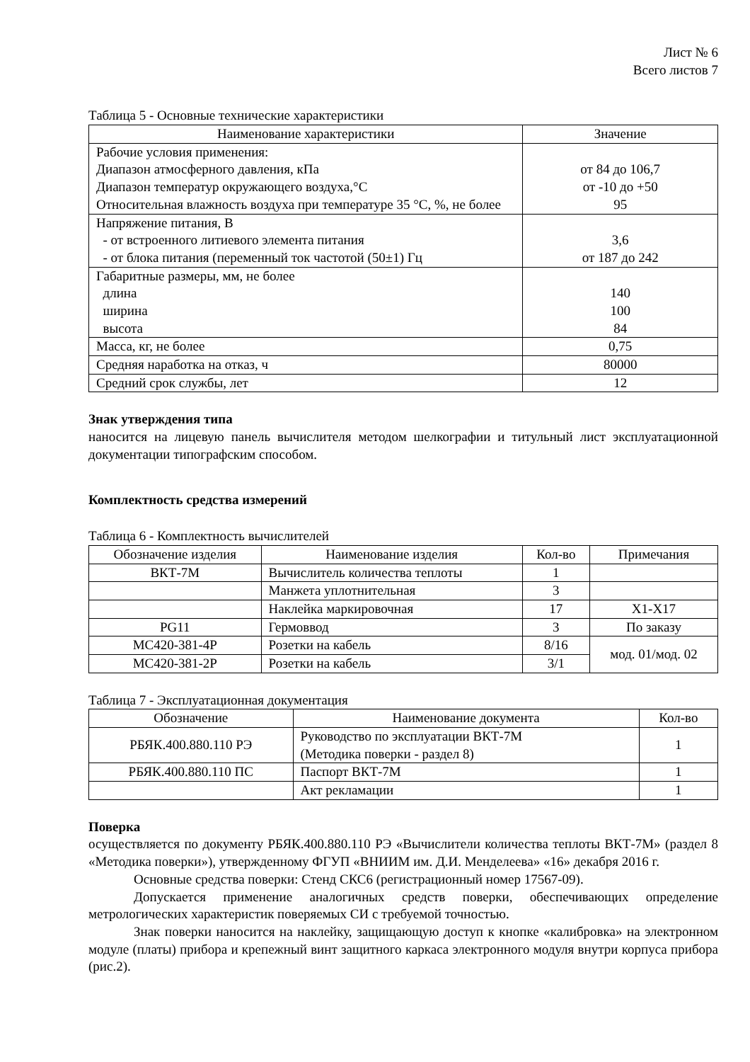Лист № 6
Всего листов 7
Таблица 5 - Основные технические характеристики
| Наименование характеристики | Значение |
| --- | --- |
| Рабочие условия применения: Диапазон атмосферного давления, кПа Диапазон температур окружающего воздуха,°С Относительная влажность воздуха при температуре 35 °С, %, не более | от 84 до 106,7 от -10 до +50 95 |
| Напряжение питания, В - от встроенного литиевого элемента питания - от блока питания (переменный ток частотой (50±1) Гц | 3,6 от 187 до 242 |
| Габаритные размеры, мм, не более длина ширина высота | 140 100 84 |
| Масса, кг, не более | 0,75 |
| Средняя наработка на отказ, ч | 80000 |
| Средний срок службы, лет | 12 |
Знак утверждения типа
наносится на лицевую панель вычислителя методом шелкографии и титульный лист эксплуатационной документации типографским способом.
Комплектность средства измерений
Таблица 6 - Комплектность вычислителей
| Обозначение изделия | Наименование изделия | Кол-во | Примечания |
| --- | --- | --- | --- |
| ВКТ-7М | Вычислитель количества теплоты | 1 | |
| | Манжета уплотнительная | 3 | |
| | Наклейка маркировочная | 17 | Х1-Х17 |
| PG11 | Гермоввод | 3 | По заказу |
| МС420-381-4Р | Розетки на кабель | 8/16 | мод. 01/мод. 02 |
| МС420-381-2Р | Розетки на кабель | 3/1 | |
Таблица 7 - Эксплуатационная документация
| Обозначение | Наименование документа | Кол-во |
| --- | --- | --- |
| РБЯК.400.880.110 РЭ | Руководство по эксплуатации ВКТ-7М (Методика поверки - раздел 8) | 1 |
| РБЯК.400.880.110 ПС | Паспорт ВКТ-7М | 1 |
| | Акт рекламации | 1 |
Поверка
осуществляется по документу РБЯК.400.880.110 РЭ «Вычислители количества теплоты ВКТ-7М» (раздел 8 «Методика поверки»), утвержденному ФГУП «ВНИИМ им. Д.И. Менделеева» «16» декабря 2016 г.
Основные средства поверки: Стенд СКС6 (регистрационный номер 17567-09).
Допускается применение аналогичных средств поверки, обеспечивающих определение метрологических характеристик поверяемых СИ с требуемой точностью.
Знак поверки наносится на наклейку, защищающую доступ к кнопке «калибровка» на электронном модуле (платы) прибора и крепежный винт защитного каркаса электронного модуля внутри корпуса прибора (рис.2).